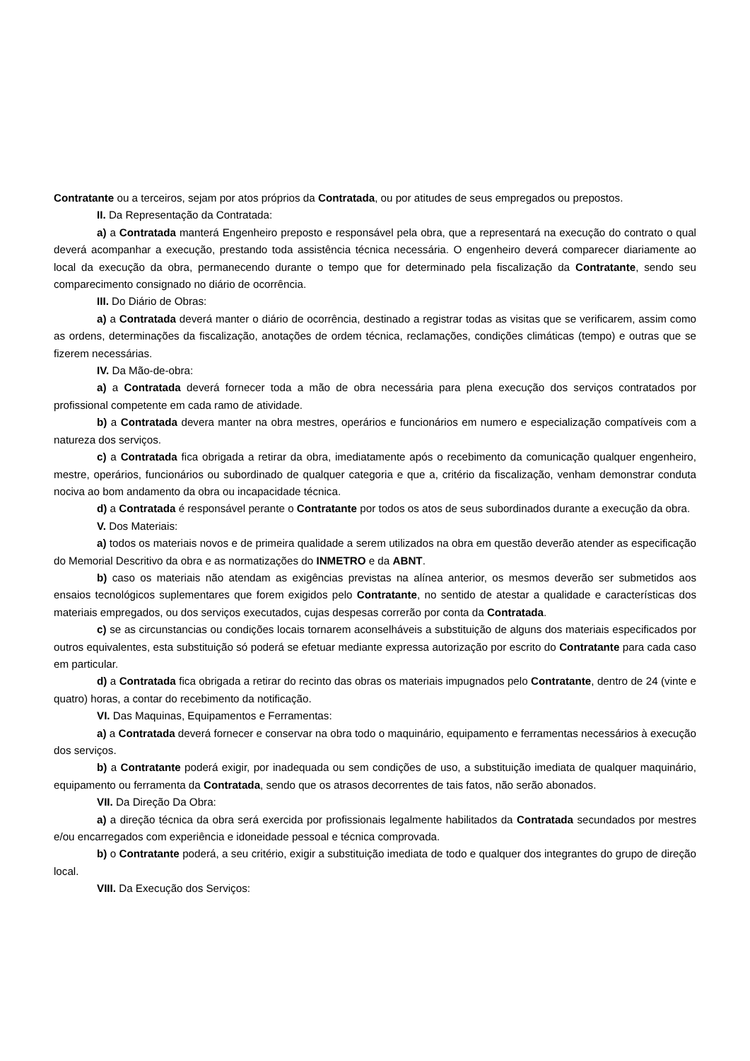Contratante ou a terceiros, sejam por atos próprios da Contratada, ou por atitudes de seus empregados ou prepostos.
II. Da Representação da Contratada:
a) a Contratada manterá Engenheiro preposto e responsável pela obra, que a representará na execução do contrato o qual deverá acompanhar a execução, prestando toda assistência técnica necessária. O engenheiro deverá comparecer diariamente ao local da execução da obra, permanecendo durante o tempo que for determinado pela fiscalização da Contratante, sendo seu comparecimento consignado no diário de ocorrência.
III. Do Diário de Obras:
a) a Contratada deverá manter o diário de ocorrência, destinado a registrar todas as visitas que se verificarem, assim como as ordens, determinações da fiscalização, anotações de ordem técnica, reclamações, condições climáticas (tempo) e outras que se fizerem necessárias.
IV. Da Mão-de-obra:
a) a Contratada deverá fornecer toda a mão de obra necessária para plena execução dos serviços contratados por profissional competente em cada ramo de atividade.
b) a Contratada devera manter na obra mestres, operários e funcionários em numero e especialização compatíveis com a natureza dos serviços.
c) a Contratada fica obrigada a retirar da obra, imediatamente após o recebimento da comunicação qualquer engenheiro, mestre, operários, funcionários ou subordinado de qualquer categoria e que a, critério da fiscalização, venham demonstrar conduta nociva ao bom andamento da obra ou incapacidade técnica.
d) a Contratada é responsável perante o Contratante por todos os atos de seus subordinados durante a execução da obra.
V. Dos Materiais:
a) todos os materiais novos e de primeira qualidade a serem utilizados na obra em questão deverão atender as especificação do Memorial Descritivo da obra e as normatizações do INMETRO e da ABNT.
b) caso os materiais não atendam as exigências previstas na alínea anterior, os mesmos deverão ser submetidos aos ensaios tecnológicos suplementares que forem exigidos pelo Contratante, no sentido de atestar a qualidade e características dos materiais empregados, ou dos serviços executados, cujas despesas correrão por conta da Contratada.
c) se as circunstancias ou condições locais tornarem aconselháveis a substituição de alguns dos materiais especificados por outros equivalentes, esta substituição só poderá se efetuar mediante expressa autorização por escrito do Contratante para cada caso em particular.
d) a Contratada fica obrigada a retirar do recinto das obras os materiais impugnados pelo Contratante, dentro de 24 (vinte e quatro) horas, a contar do recebimento da notificação.
VI. Das Maquinas, Equipamentos e Ferramentas:
a) a Contratada deverá fornecer e conservar na obra todo o maquinário, equipamento e ferramentas necessários à execução dos serviços.
b) a Contratante poderá exigir, por inadequada ou sem condições de uso, a substituição imediata de qualquer maquinário, equipamento ou ferramenta da Contratada, sendo que os atrasos decorrentes de tais fatos, não serão abonados.
VII. Da Direção Da Obra:
a) a direção técnica da obra será exercida por profissionais legalmente habilitados da Contratada secundados por mestres e/ou encarregados com experiência e idoneidade pessoal e técnica comprovada.
b) o Contratante poderá, a seu critério, exigir a substituição imediata de todo e qualquer dos integrantes do grupo de direção local.
VIII. Da Execução dos Serviços: